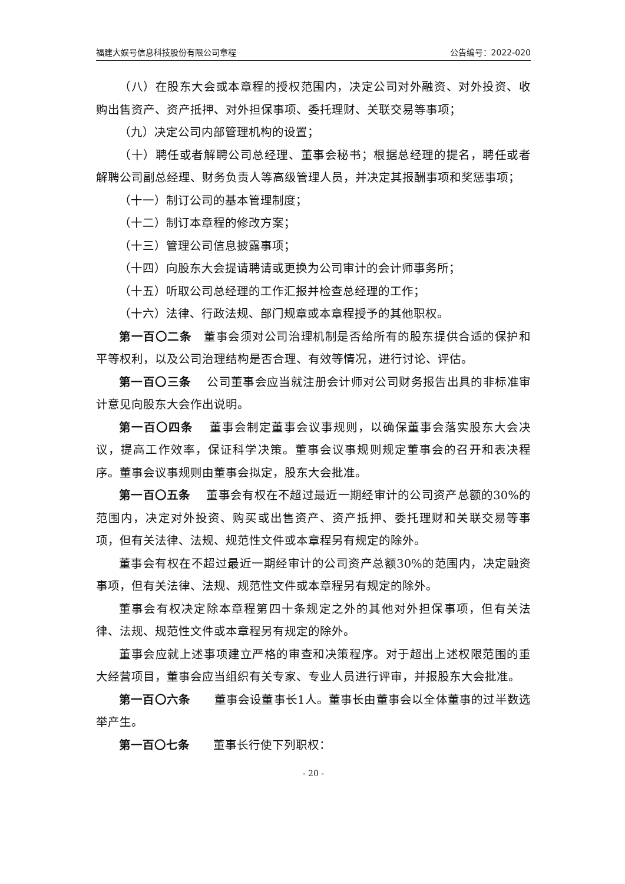福建大娱号信息科技股份有限公司章程 公告编号：2022-020
（八）在股东大会或本章程的授权范围内，决定公司对外融资、对外投资、收购出售资产、资产抵押、对外担保事项、委托理财、关联交易等事项；
（九）决定公司内部管理机构的设置；
（十）聘任或者解聘公司总经理、董事会秘书；根据总经理的提名，聘任或者解聘公司副总经理、财务负责人等高级管理人员，并决定其报酬事项和奖惩事项；
（十一）制订公司的基本管理制度；
（十二）制订本章程的修改方案；
（十三）管理公司信息披露事项；
（十四）向股东大会提请聘请或更换为公司审计的会计师事务所；
（十五）听取公司总经理的工作汇报并检查总经理的工作；
（十六）法律、行政法规、部门规章或本章程授予的其他职权。
第一百〇二条　董事会须对公司治理机制是否给所有的股东提供合适的保护和平等权利，以及公司治理结构是否合理、有效等情况，进行讨论、评估。
第一百〇三条　 公司董事会应当就注册会计师对公司财务报告出具的非标准审计意见向股东大会作出说明。
第一百〇四条　 董事会制定董事会议事规则，以确保董事会落实股东大会决议，提高工作效率，保证科学决策。董事会议事规则规定董事会的召开和表决程序。董事会议事规则由董事会拟定，股东大会批准。
第一百〇五条　 董事会有权在不超过最近一期经审计的公司资产总额的30%的范围内，决定对外投资、购买或出售资产、资产抵押、委托理财和关联交易等事项，但有关法律、法规、规范性文件或本章程另有规定的除外。
董事会有权在不超过最近一期经审计的公司资产总额30%的范围内，决定融资事项，但有关法律、法规、规范性文件或本章程另有规定的除外。
董事会有权决定除本章程第四十条规定之外的其他对外担保事项，但有关法律、法规、规范性文件或本章程另有规定的除外。
董事会应就上述事项建立严格的审查和决策程序。对于超出上述权限范围的重大经营项目，董事会应当组织有关专家、专业人员进行评审，并报股东大会批准。
第一百〇六条　　董事会设董事长1人。董事长由董事会以全体董事的过半数选举产生。
第一百〇七条　　董事长行使下列职权：
- 20 -